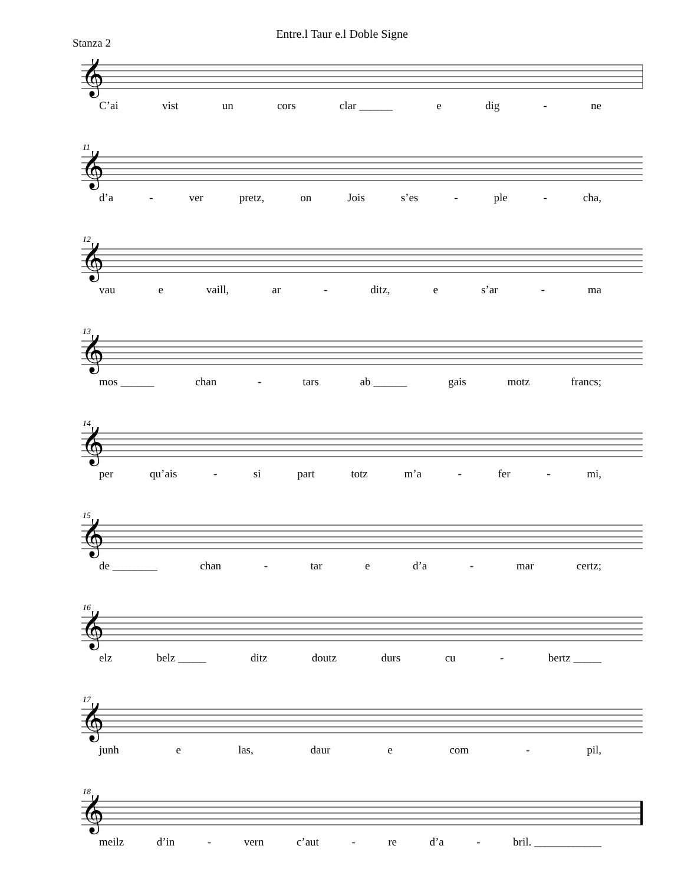Entre.l Taur e.l Doble Signe
Stanza 2
𝄞
C’ai vist un cors clar ______ e dig - ne
11
𝄞
d’a - ver pretz, on Jois s’es - ple - cha,
12
𝄞
vau e vaill, ar - ditz, e s’ar - ma
13
𝄞
mos ______ chan - tars ab ______ gais motz francs;
14
𝄞
per qu’ais - si part totz m’a - fer - mi,
15
𝄞
de ________ chan - tar e d’a - mar certz;
16
𝄞
elz belz _____ ditz doutz durs cu - bertz _____
17
𝄞
junh e las, daur e com - pil,
18
𝄞
meilz d’in - vern c’aut - re d’a - bril. ____________